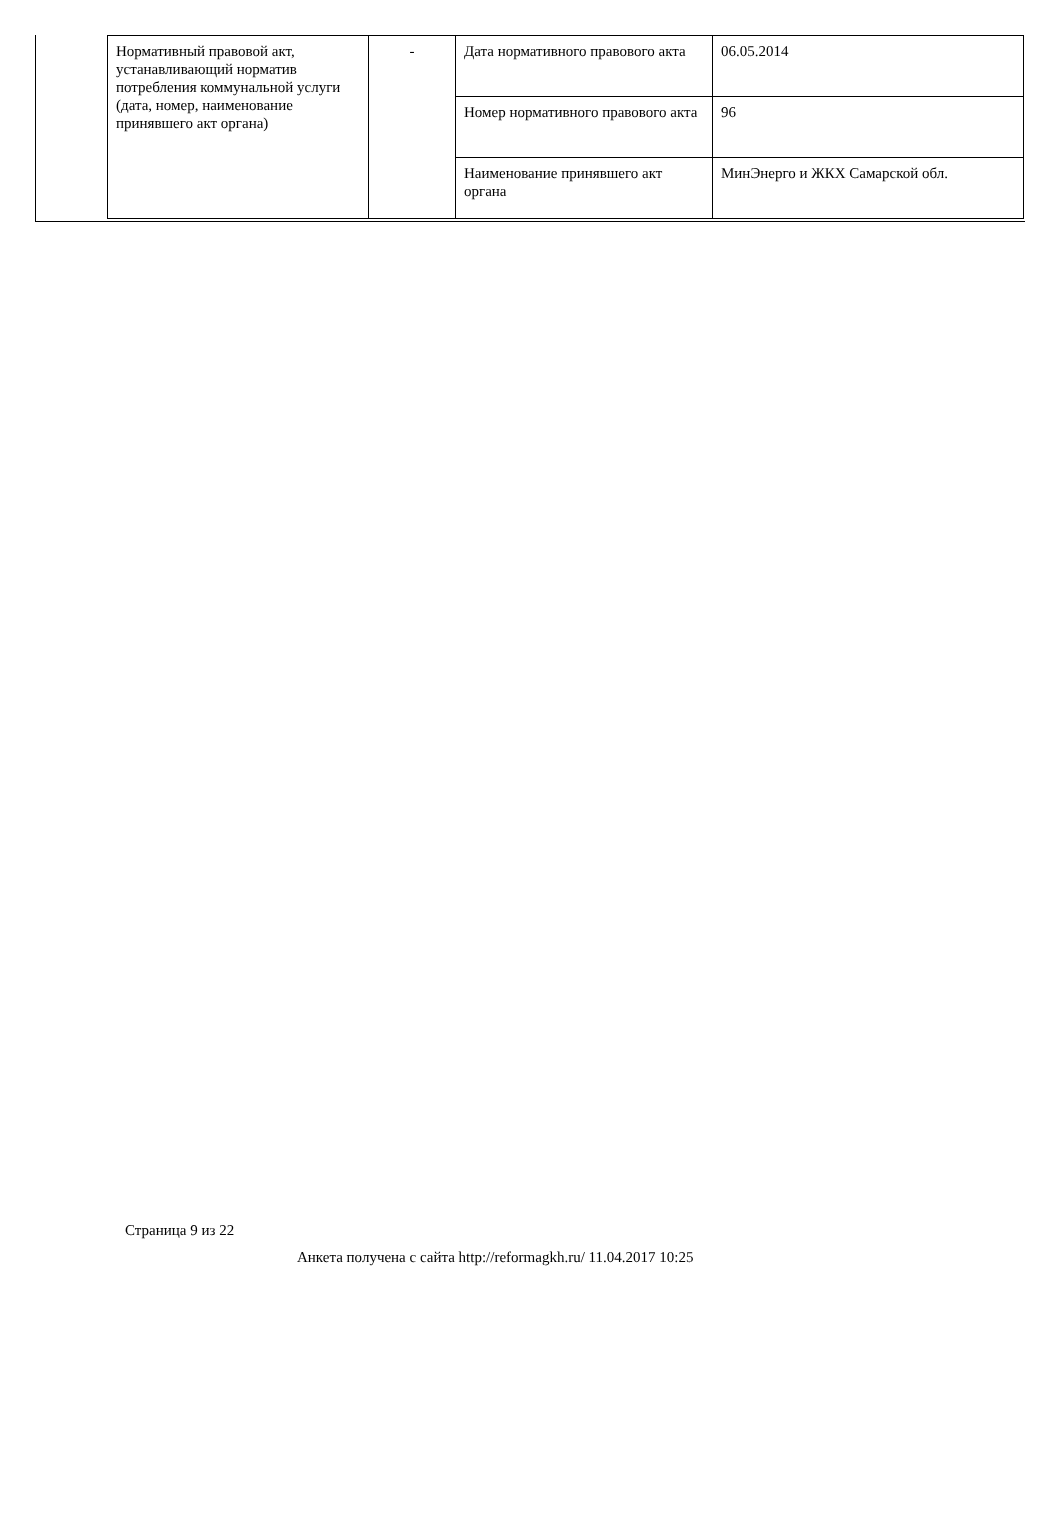| Нормативный правовой акт, устанавливающий норматив потребления коммунальной услуги (дата, номер, наименование принявшего акт органа) | - | Дата нормативного правового акта | 06.05.2014 |
| | | Номер нормативного правового акта | 96 |
| | | Наименование принявшего акт органа | МинЭнерго и ЖКХ Самарской обл. |
Страница 9 из 22
Анкета получена с сайта http://reformagkh.ru/ 11.04.2017 10:25